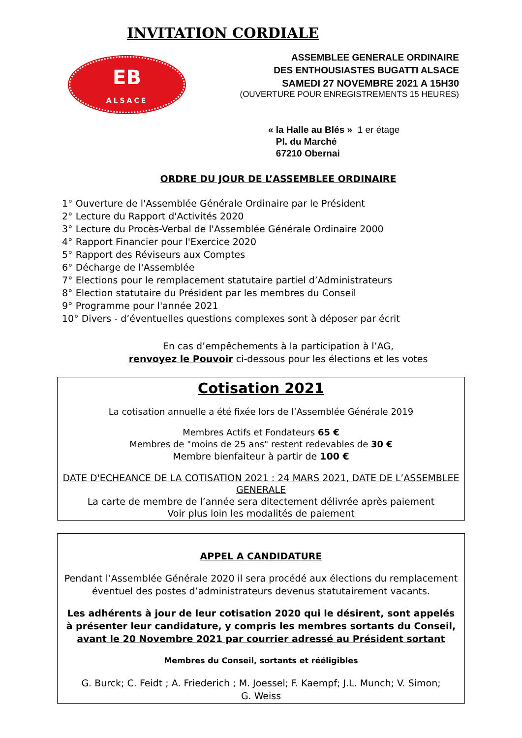INVITATION CORDIALE
EB
ALSACE
ASSEMBLEE GENERALE ORDINAIRE
DES ENTHOUSIASTES BUGATTI ALSACE
SAMEDI 27 NOVEMBRE 2021 A 15H30
(OUVERTURE POUR ENREGISTREMENTS 15 HEURES)
« la Halle au Blés » 1 er étage
Pl. du Marché
67210 Obernai
ORDRE DU JOUR DE L’ASSEMBLEE ORDINAIRE
1° Ouverture de l'Assemblée Générale Ordinaire par le Président
2° Lecture du Rapport d'Activités 2020
3° Lecture du Procès-Verbal de l'Assemblée Générale Ordinaire 2000
4° Rapport Financier pour l'Exercice 2020
5° Rapport des Réviseurs aux Comptes
6° Décharge de l'Assemblée
7° Elections pour le remplacement statutaire partiel d’Administrateurs
8° Election statutaire du Président par les membres du Conseil
9° Programme pour l'année 2021
10° Divers - d’éventuelles questions complexes sont à déposer par écrit
En cas d’empêchements à la participation à l’AG,
renvoyez le Pouvoir ci-dessous pour les élections et les votes
Cotisation 2021
La cotisation annuelle a été fixée lors de l’Assemblée Générale 2019
Membres Actifs et Fondateurs 65 €
Membres de "moins de 25 ans" restent redevables de 30 €
Membre bienfaiteur à partir de 100 €
DATE D'ECHEANCE DE LA COTISATION 2021 : 24 MARS 2021, DATE DE L’ASSEMBLEE GENERALE
La carte de membre de l’année sera ditectement délivrée après paiement
Voir plus loin les modalités de paiement
APPEL A CANDIDATURE
Pendant l’Assemblée Générale 2020 il sera procédé aux élections du remplacement éventuel des postes d’administrateurs devenus statutairement vacants.
Les adhérents à jour de leur cotisation 2020 qui le désirent, sont appelés à présenter leur candidature, y compris les membres sortants du Conseil,
avant le 20 Novembre 2021 par courrier adressé au Président sortant
Membres du Conseil, sortants et rééligibles
G. Burck; C. Feidt ; A. Friederich ; M. Joessel; F. Kaempf; J.L. Munch; V. Simon;
G. Weiss